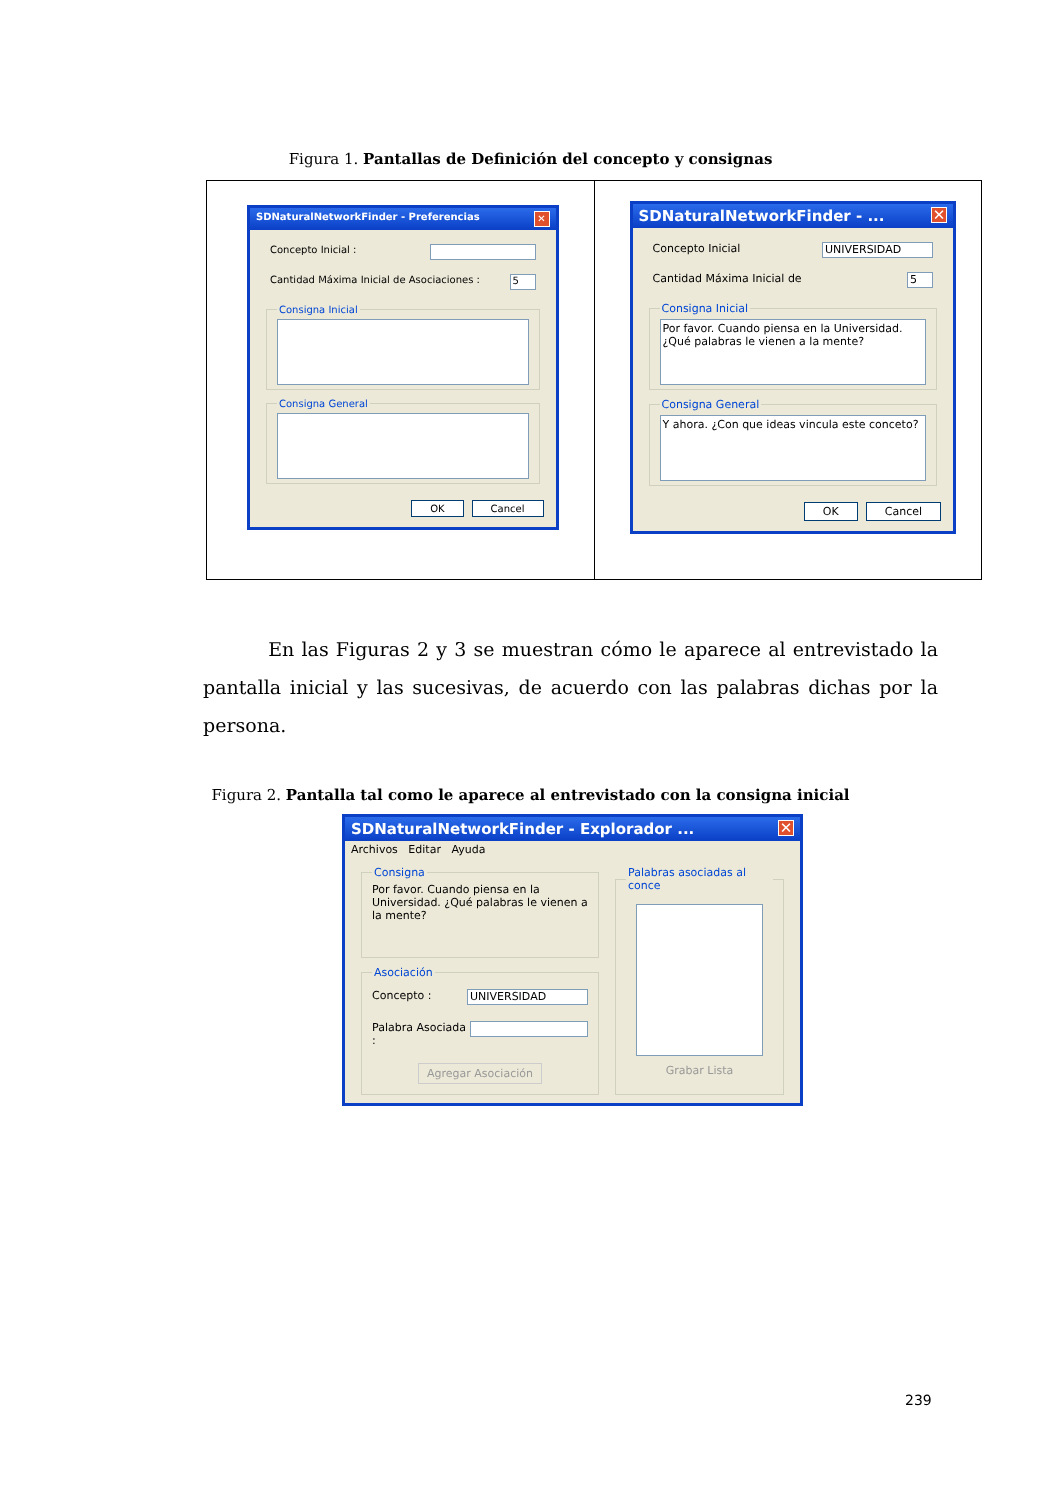Figura 1. Pantallas de Definición del concepto y consignas
| SDNaturalNetworkFinder - Preferencias ✕ Concepto Inicial : Cantidad Máxima Inicial de Asociaciones : 5 Consigna Inicial Consigna General OK Cancel | SDNaturalNetworkFinder - ... ✕ Concepto Inicial UNIVERSIDAD Cantidad Máxima Inicial de 5 Consigna Inicial Por favor. Cuando piensa en la Universidad. ¿Qué palabras le vienen a la mente? Consigna General Y ahora. ¿Con que ideas vincula este conceto? OK Cancel |
En las Figuras 2 y 3 se muestran cómo le aparece al entrevistado la pantalla inicial y las sucesivas, de acuerdo con las palabras dichas por la persona.
Figura 2. Pantalla tal como le aparece al entrevistado con la consigna inicial
SDNaturalNetworkFinder - Explorador ... ✕
Archivos Editar Ayuda
Consigna
Por favor. Cuando piensa en la Universidad. ¿Qué palabras le vienen a la mente?
Asociación
Concepto : UNIVERSIDAD
Palabra Asociada :
Agregar Asociación
Palabras asociadas al conce
Grabar Lista
239